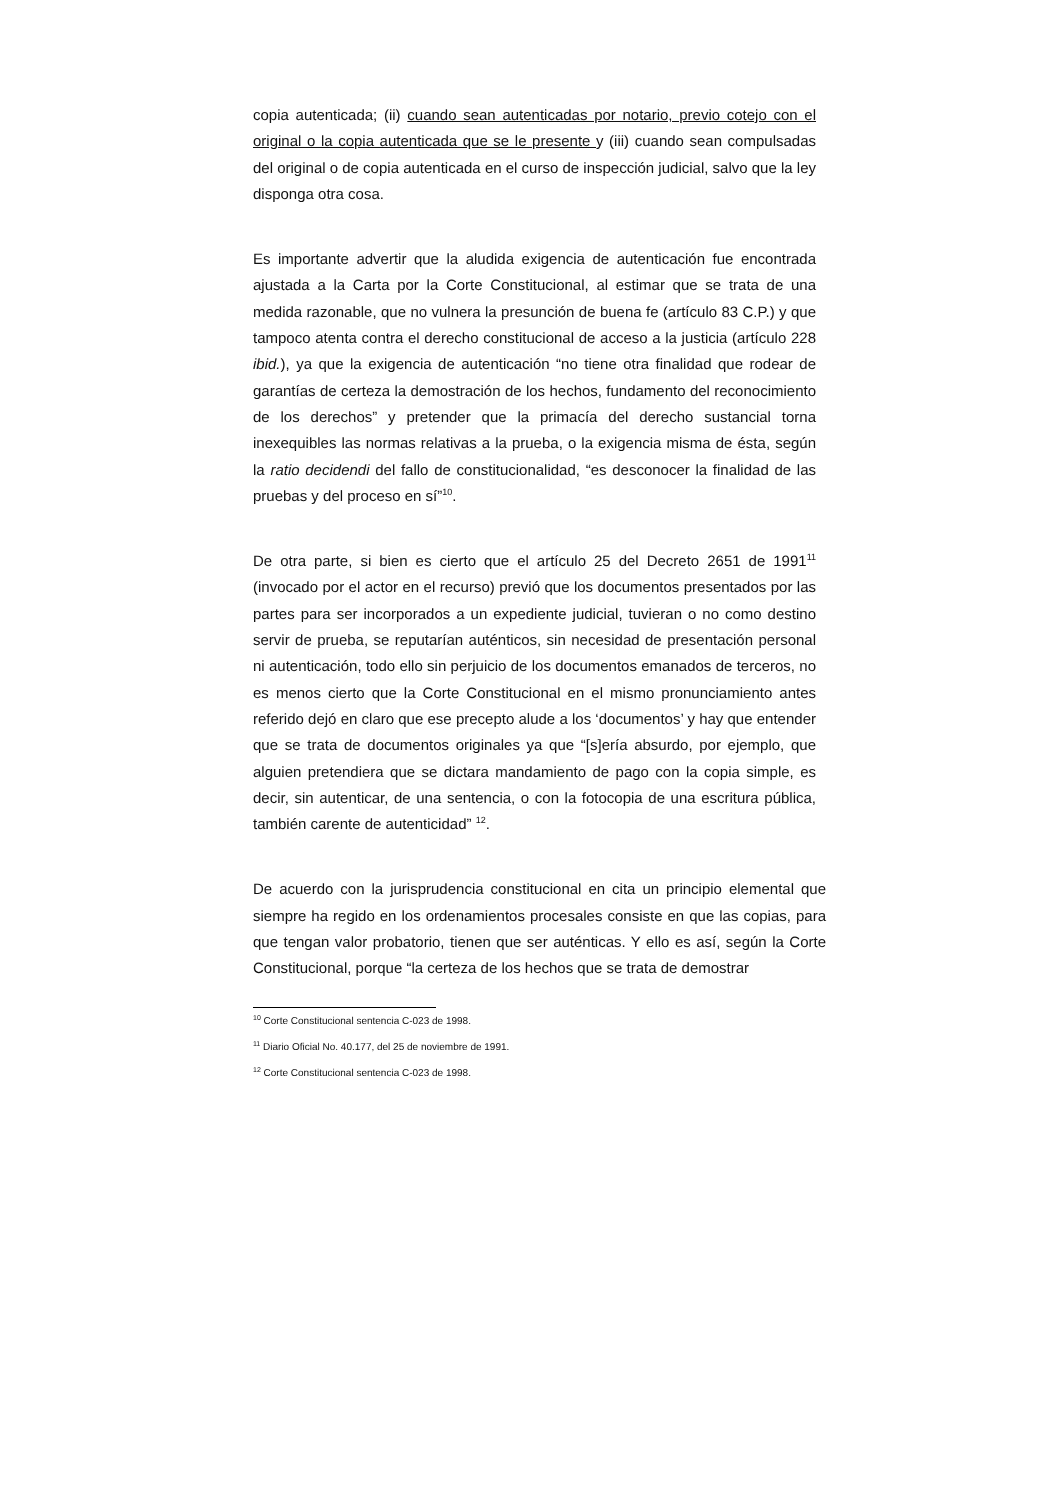copia autenticada; (ii) cuando sean autenticadas por notario, previo cotejo con el original o la copia autenticada que se le presente y (iii) cuando sean compulsadas del original o de copia autenticada en el curso de inspección judicial, salvo que la ley disponga otra cosa.
Es importante advertir que la aludida exigencia de autenticación fue encontrada ajustada a la Carta por la Corte Constitucional, al estimar que se trata de una medida razonable, que no vulnera la presunción de buena fe (artículo 83 C.P.) y que tampoco atenta contra el derecho constitucional de acceso a la justicia (artículo 228 ibid.), ya que la exigencia de autenticación “no tiene otra finalidad que rodear de garantías de certeza la demostración de los hechos, fundamento del reconocimiento de los derechos” y pretender que la primacía del derecho sustancial torna inexequibles las normas relativas a la prueba, o la exigencia misma de ésta, según la ratio decidendi del fallo de constitucionalidad, “es desconocer la finalidad de las pruebas y del proceso en sí”<sup>10</sup>.
De otra parte, si bien es cierto que el artículo 25 del Decreto 2651 de 1991<sup>11</sup> (invocado por el actor en el recurso) previó que los documentos presentados por las partes para ser incorporados a un expediente judicial, tuvieran o no como destino servir de prueba, se reputarían auténticos, sin necesidad de presentación personal ni autenticación, todo ello sin perjuicio de los documentos emanados de terceros, no es menos cierto que la Corte Constitucional en el mismo pronunciamiento antes referido dejó en claro que ese precepto alude a los ‘documentos’ y hay que entender que se trata de documentos originales ya que “[s]ería absurdo, por ejemplo, que alguien pretendiera que se dictara mandamiento de pago con la copia simple, es decir, sin autenticar, de una sentencia, o con la fotocopia de una escritura pública, también carente de autenticidad” <sup>12</sup>.
De acuerdo con la jurisprudencia constitucional en cita un principio elemental que siempre ha regido en los ordenamientos procesales consiste en que las copias, para que tengan valor probatorio, tienen que ser auténticas. Y ello es así, según la Corte Constitucional, porque “la certeza de los hechos que se trata de demostrar
<sup>10</sup> Corte Constitucional sentencia C-023 de 1998.
<sup>11</sup> Diario Oficial No. 40.177, del 25 de noviembre de 1991.
<sup>12</sup> Corte Constitucional sentencia C-023 de 1998.